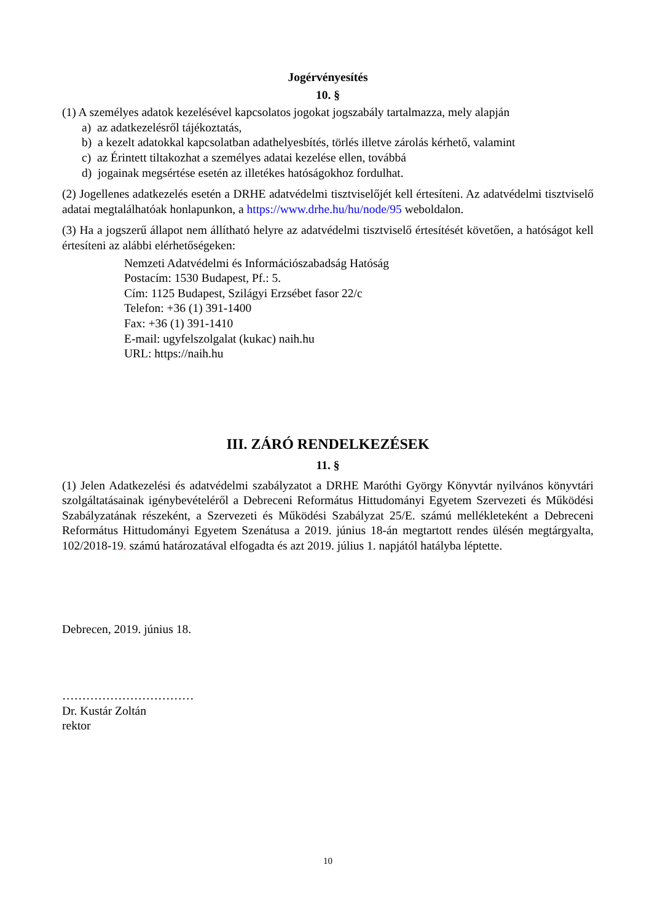Jogérvényesítés
10. §
(1) A személyes adatok kezelésével kapcsolatos jogokat jogszabály tartalmazza, mely alapján
a) az adatkezelésről tájékoztatás,
b) a kezelt adatokkal kapcsolatban adathelyesbítés, törlés illetve zárolás kérhető, valamint
c) az Érintett tiltakozhat a személyes adatai kezelése ellen, továbbá
d) jogainak megsértése esetén az illetékes hatóságokhoz fordulhat.
(2) Jogellenes adatkezelés esetén a DRHE adatvédelmi tisztviselőjét kell értesíteni. Az adatvédelmi tisztviselő adatai megtalálhatóak honlapunkon, a https://www.drhe.hu/hu/node/95 weboldalon.
(3) Ha a jogszerű állapot nem állítható helyre az adatvédelmi tisztviselő értesítését követően, a hatóságot kell értesíteni az alábbi elérhetőségeken:
Nemzeti Adatvédelmi és Információszabadság Hatóság
Postacím: 1530 Budapest, Pf.: 5.
Cím: 1125 Budapest, Szilágyi Erzsébet fasor 22/c
Telefon: +36 (1) 391-1400
Fax: +36 (1) 391-1410
E-mail: ugyfelszolgalat (kukac) naih.hu
URL: https://naih.hu
III. ZÁRÓ RENDELKEZÉSEK
11. §
(1) Jelen Adatkezelési és adatvédelmi szabályzatot a DRHE Maróthi György Könyvtár nyilvános könyvtári szolgáltatásainak igénybevételéről a Debreceni Református Hittudományi Egyetem Szervezeti és Működési Szabályzatának részeként, a Szervezeti és Működési Szabályzat 25/E. számú mellékleteként a Debreceni Református Hittudományi Egyetem Szenátusa a 2019. június 18-án megtartott rendes ülésén megtárgyalta, 102/2018-19. számú határozatával elfogadta és azt 2019. július 1. napjától hatályba léptette.
Debrecen, 2019. június 18.
……………………………
Dr. Kustár Zoltán
rektor
10